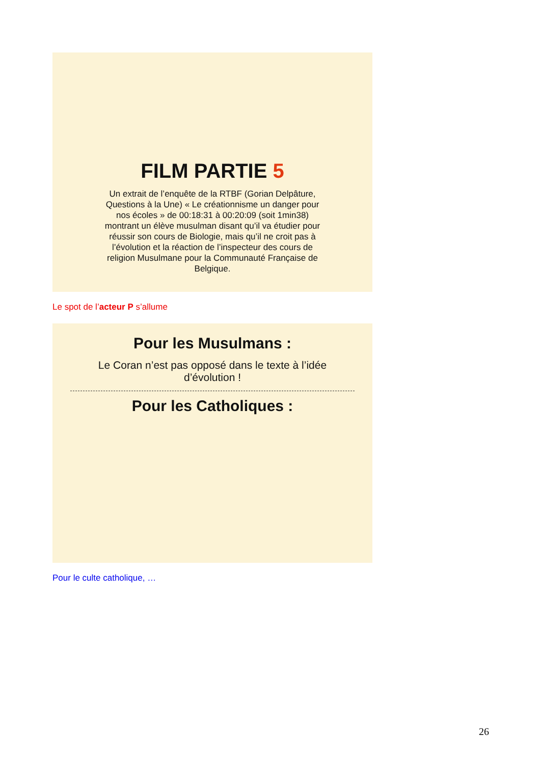FILM PARTIE 5
Un extrait de l’enquête de la RTBF (Gorian Delpâture, Questions à la Une) « Le créationnisme un danger pour nos écoles » de 00:18:31 à 00:20:09 (soit 1min38) montrant un élève musulman disant qu’il va étudier pour réussir son cours de Biologie, mais qu’il ne croit pas à l’évolution et la réaction de l’inspecteur des cours de religion Musulmane pour la Communauté Française de Belgique.
Le spot de l’acteur P s’allume
Pour les Musulmans :
Le Coran n’est pas opposé dans le texte à l’idée d’évolution !
Pour les Catholiques :
Pour le culte catholique, …
26